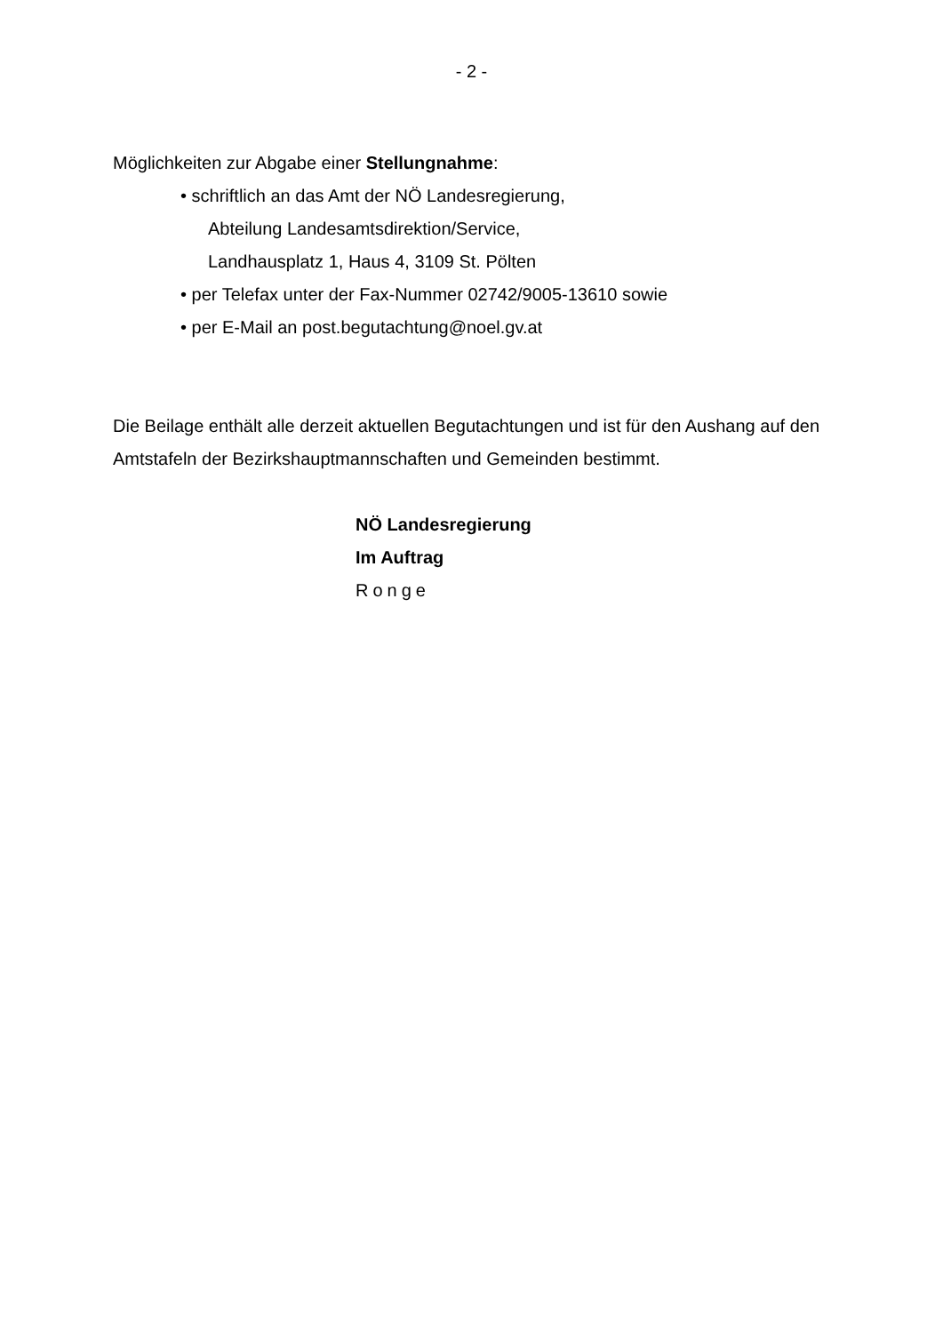- 2 -
Möglichkeiten zur Abgabe einer Stellungnahme:
• schriftlich an das Amt der NÖ Landesregierung,
Abteilung Landesamtsdirektion/Service,
Landhausplatz 1, Haus 4, 3109 St. Pölten
• per Telefax unter der Fax-Nummer 02742/9005-13610 sowie
• per E-Mail an post.begutachtung@noel.gv.at
Die Beilage enthält alle derzeit aktuellen Begutachtungen und ist für den Aushang auf den Amtstafeln der Bezirkshauptmannschaften und Gemeinden bestimmt.
NÖ Landesregierung
Im Auftrag
Ronge